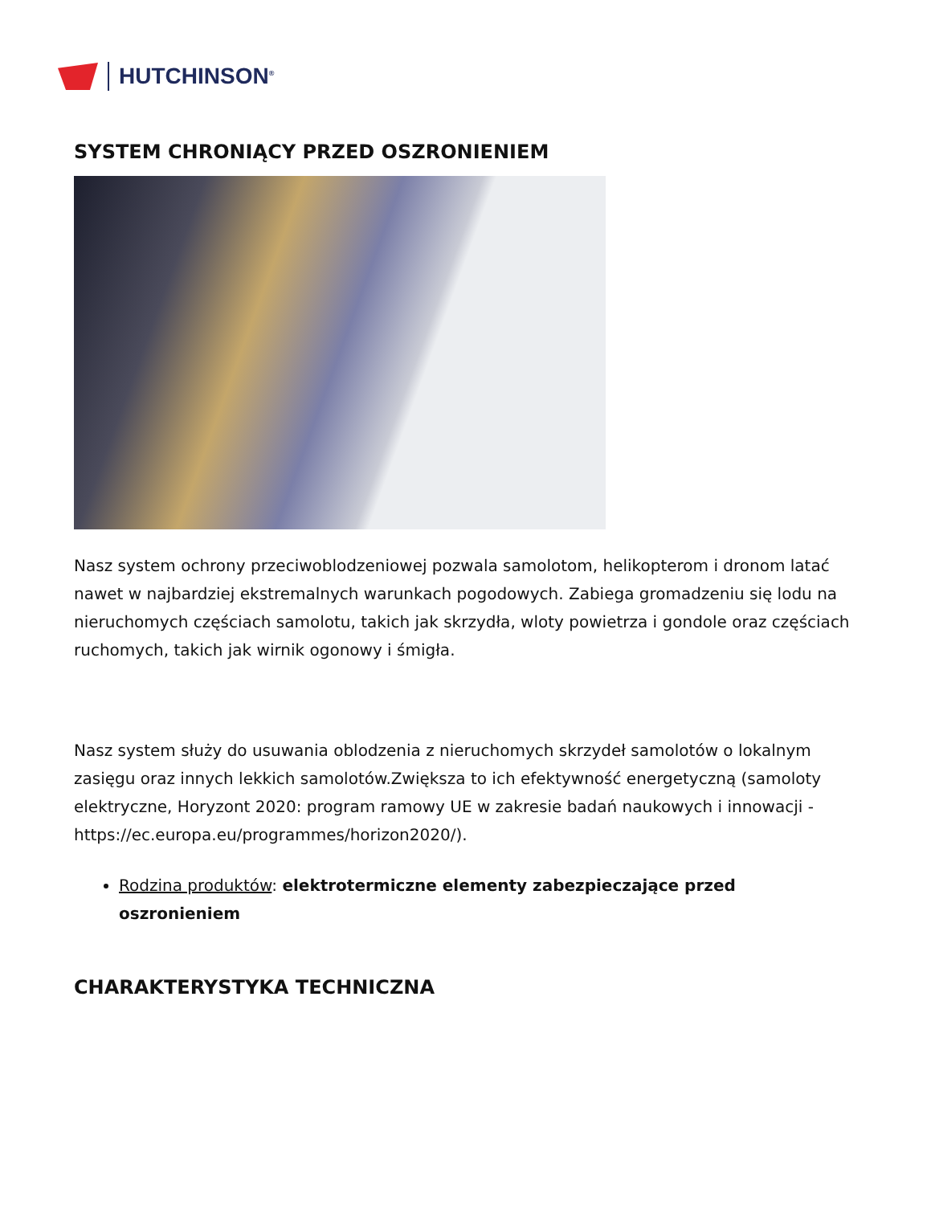HUTCHINSON<sup>®</sup>
SYSTEM CHRONIĄCY PRZED OSZRONIENIEM
Nasz system ochrony przeciwoblodzeniowej pozwala samolotom, helikopterom i dronom latać nawet w najbardziej ekstremalnych warunkach pogodowych. Zabiega gromadzeniu się lodu na nieruchomych częściach samolotu, takich jak skrzydła, wloty powietrza i gondole oraz częściach ruchomych, takich jak wirnik ogonowy i śmigła.
Nasz system służy do usuwania oblodzenia z nieruchomych skrzydeł samolotów o lokalnym zasięgu oraz innych lekkich samolotów.Zwiększa to ich efektywność energetyczną (samoloty elektryczne, Horyzont 2020: program ramowy UE w zakresie badań naukowych i innowacji - https://ec.europa.eu/programmes/horizon2020/).
Rodzina produktów: elektrotermiczne elementy zabezpieczające przed oszronieniem
CHARAKTERYSTYKA TECHNICZNA